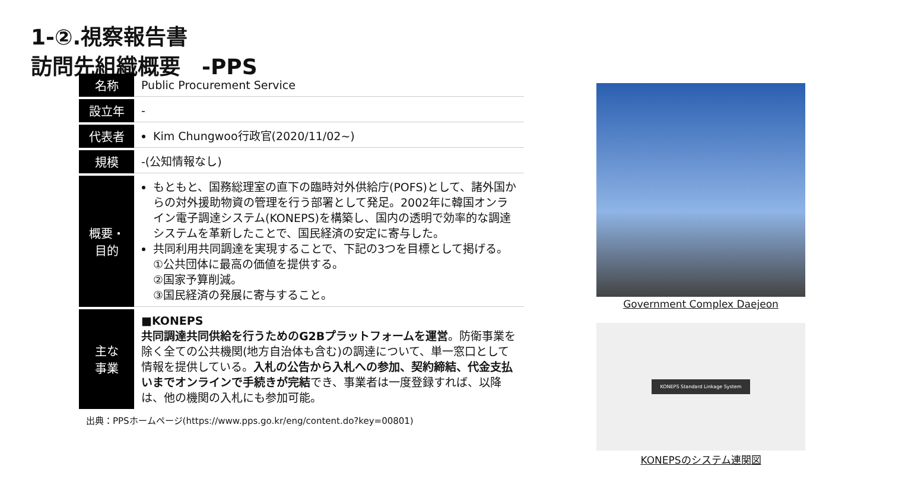1-②.視察報告書
訪問先組織概要　-PPS
| 名称 | Public Procurement Service |
| 設立年 | - |
| 代表者 | Kim Chungwoo行政官(2020/11/02~) |
| 規模 | -(公知情報なし) |
| 概要・ 目的 | もともと、国務総理室の直下の臨時対外供給庁(POFS)として、諸外国からの対外援助物資の管理を行う部署として発足。2002年に韓国オンライン電子調達システム(KONEPS)を構築し、国内の透明で効率的な調達システムを革新したことで、国民経済の安定に寄与した。 共同利用共同調達を実現することで、下記の3つを目標として掲げる。 ①公共団体に最高の価値を提供する。 ②国家予算削減。 ③国民経済の発展に寄与すること。 |
| 主な 事業 | ■KONEPS 共同調達共同供給を行うためのG2Bプラットフォームを運営 。防衛事業を除く全ての公共機関(地方自治体も含む)の調達について、単一窓口として情報を提供している。 入札の公告から入札への参加、契約締結、代金支払いまでオンラインで手続きが完結 でき、事業者は一度登録すれば、以降は、他の機関の入札にも参加可能。 |
出典：PPSホームページ(https://www.pps.go.kr/eng/content.do?key=00801)
Government Complex Daejeon
KONEPS Standard Linkage System
KONEPSのシステム連関図